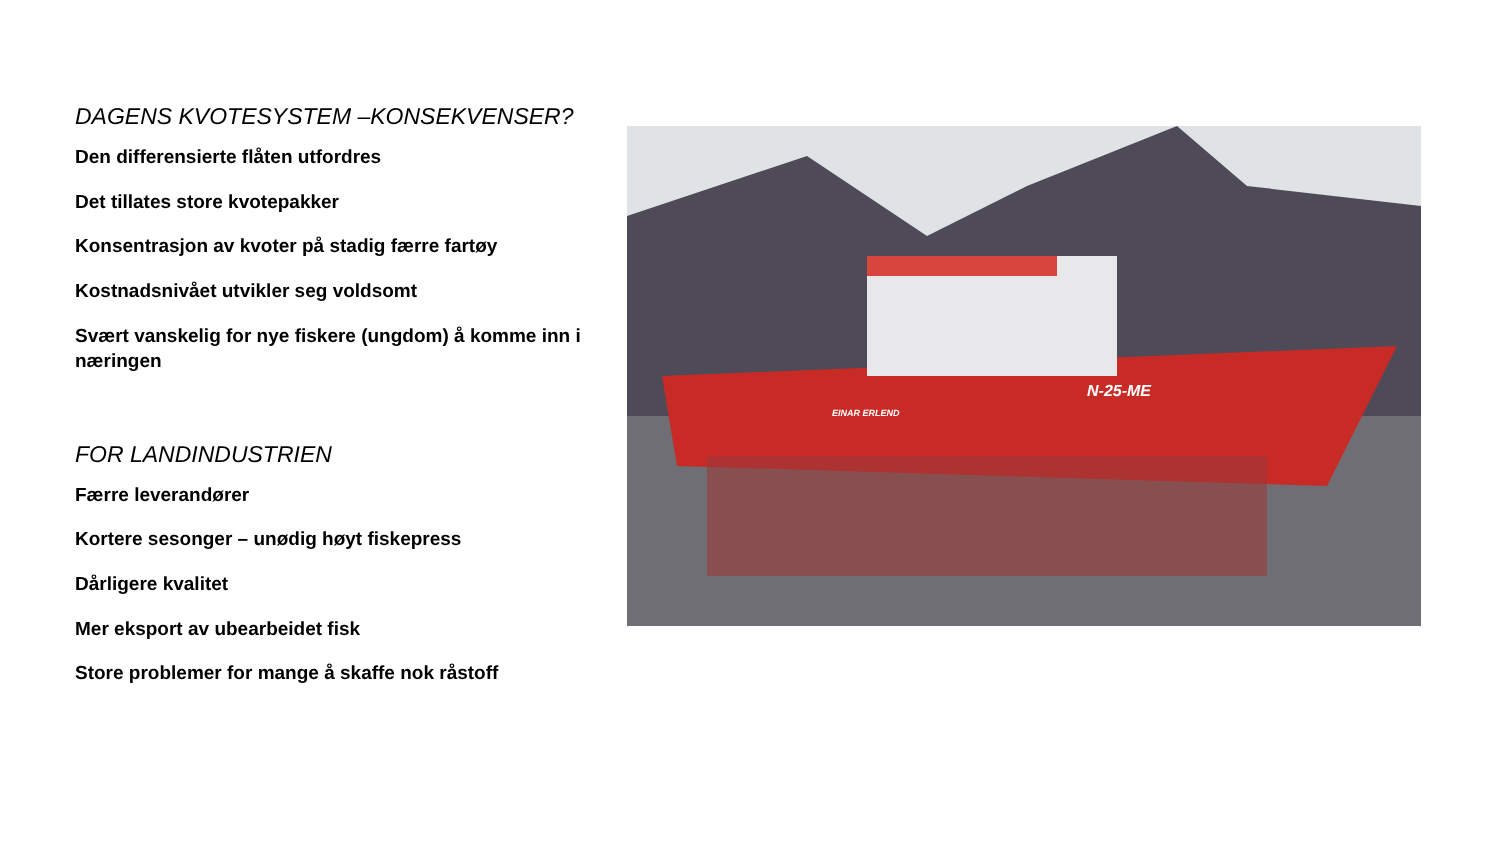DAGENS KVOTESYSTEM –KONSEKVENSER?
Den differensierte flåten utfordres
Det tillates store kvotepakker
Konsentrasjon av kvoter på stadig færre fartøy
Kostnadsnivået utvikler seg voldsomt
Svært vanskelig for nye fiskere (ungdom) å komme inn i næringen
FOR LANDINDUSTRIEN
Færre leverandører
Kortere sesonger – unødig høyt fiskepress
Dårligere kvalitet
Mer eksport av ubearbeidet fisk
Store problemer for mange å skaffe nok råstoff
N-25-ME
EINAR ERLEND